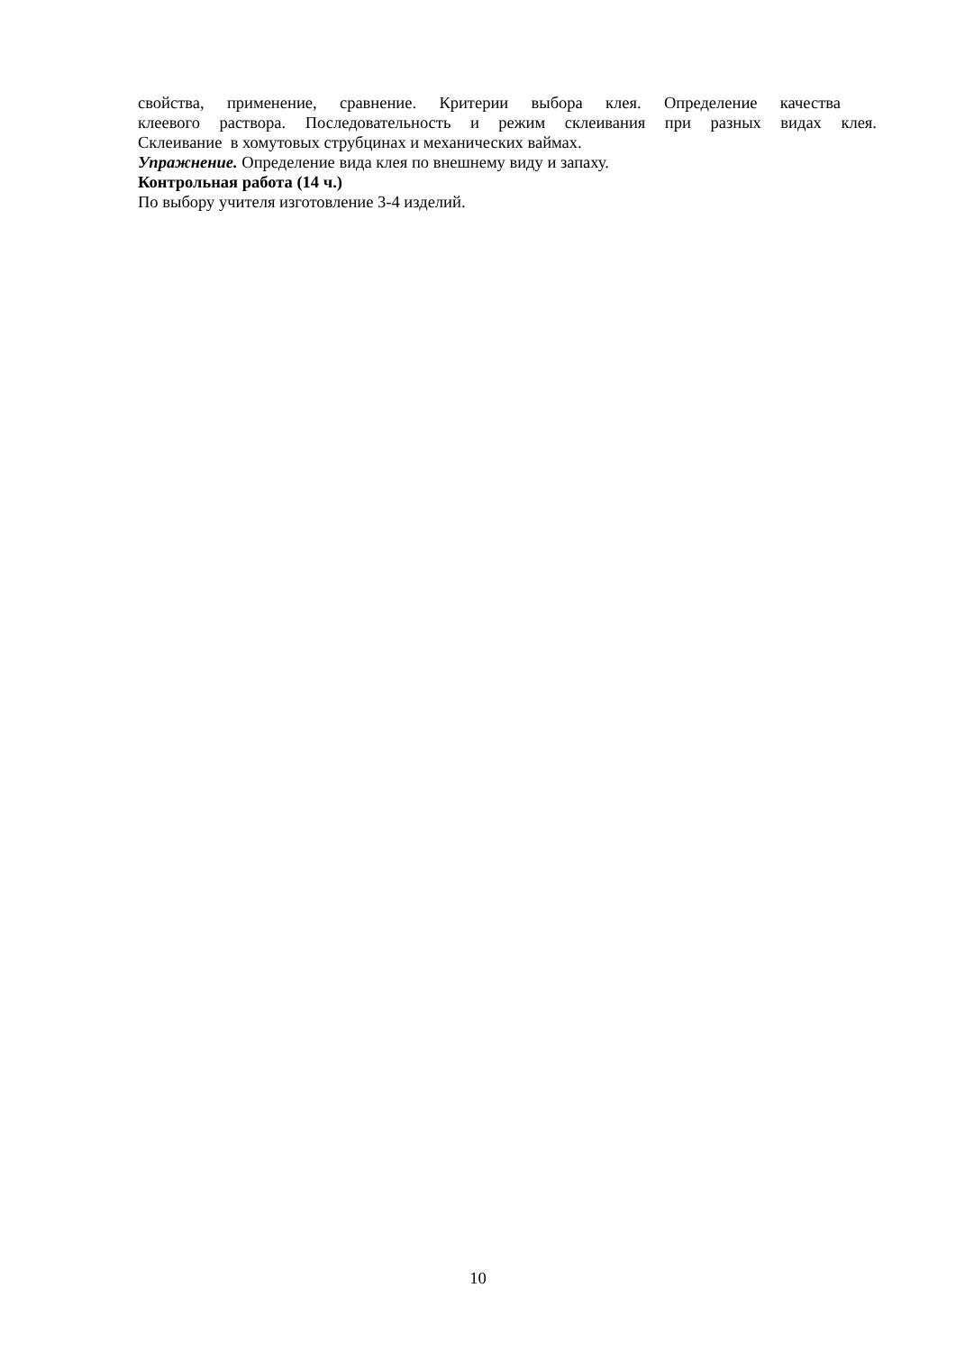свойства, применение, сравнение. Критерии выбора клея. Определение качества
клеевого раствора. Последовательность и режим склеивания при разных видах клея.
Склеивание в хомутовых струбцинах и механических ваймах.
Упражнение. Определение вида клея по внешнему виду и запаху.
Контрольная работа (14 ч.)
По выбору учителя изготовление 3-4 изделий.
10